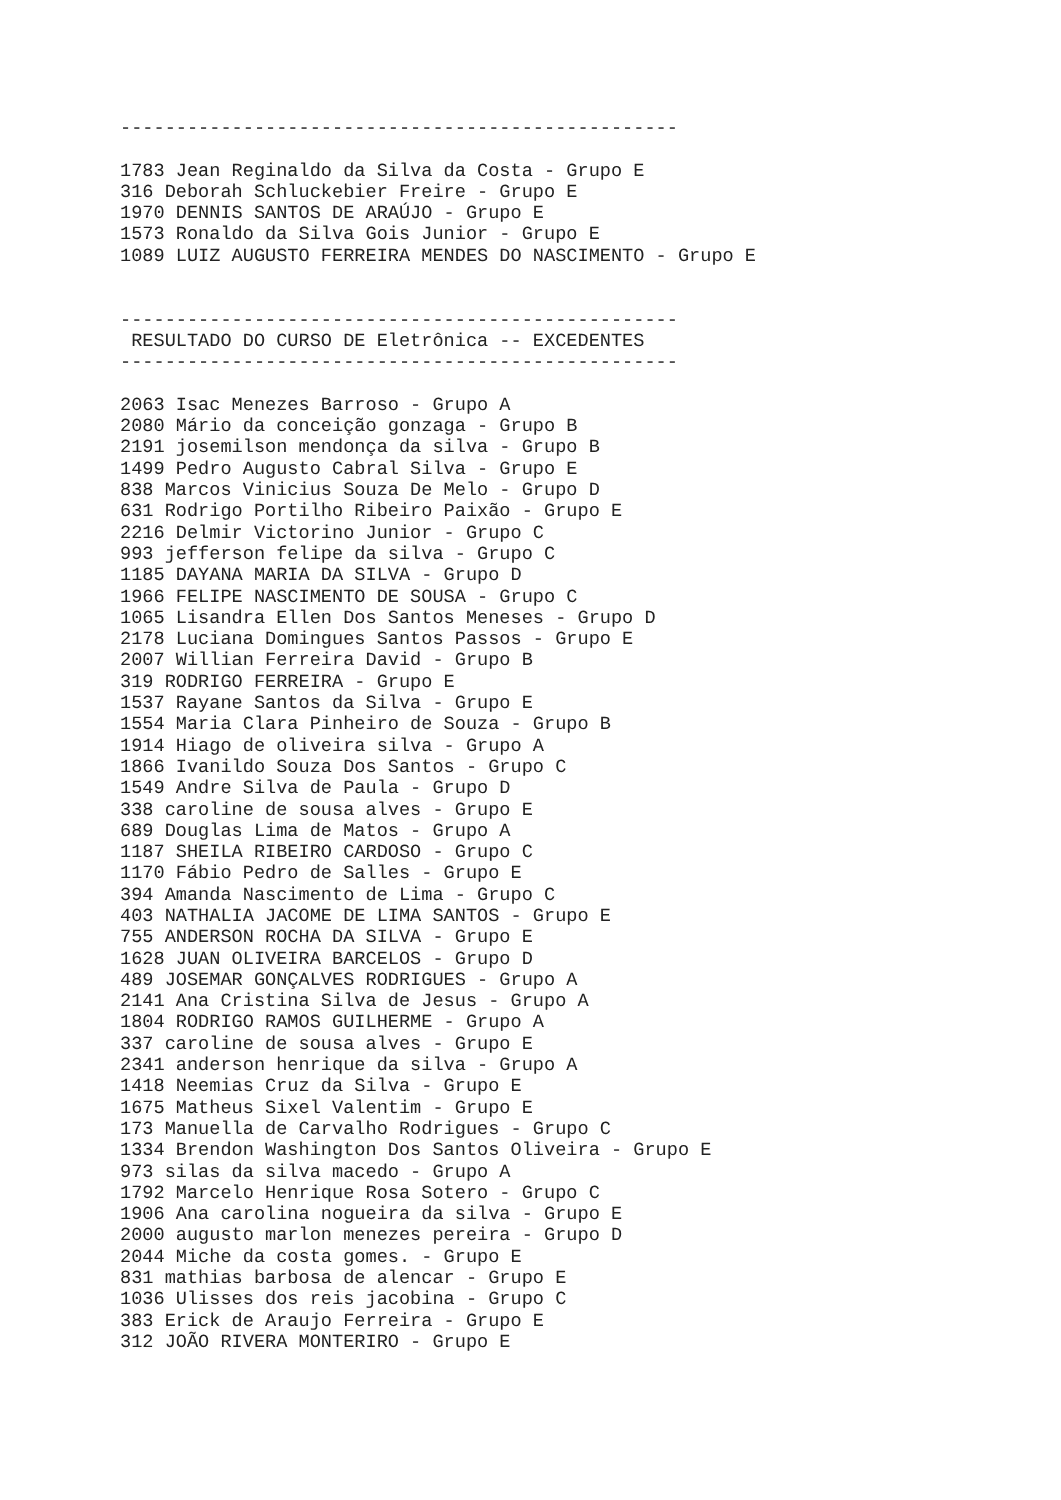--------------------------------------------------

1783 Jean Reginaldo da Silva da Costa - Grupo E
316 Deborah Schluckebier Freire - Grupo E
1970 DENNIS SANTOS DE ARAÚJO - Grupo E
1573 Ronaldo da Silva Gois Junior - Grupo E
1089 LUIZ AUGUSTO FERREIRA MENDES DO NASCIMENTO - Grupo E


--------------------------------------------------
 RESULTADO DO CURSO DE Eletrônica -- EXCEDENTES
--------------------------------------------------

2063 Isac Menezes Barroso - Grupo A
2080 Mário da conceição gonzaga - Grupo B
2191 josemilson mendonça da silva - Grupo B
1499 Pedro Augusto Cabral Silva - Grupo E
838 Marcos Vinicius Souza De Melo - Grupo D
631 Rodrigo Portilho Ribeiro Paixão - Grupo E
2216 Delmir Victorino Junior - Grupo C
993 jefferson felipe da silva - Grupo C
1185 DAYANA MARIA DA SILVA - Grupo D
1966 FELIPE NASCIMENTO DE SOUSA - Grupo C
1065 Lisandra Ellen Dos Santos Meneses - Grupo D
2178 Luciana Domingues Santos Passos - Grupo E
2007 Willian Ferreira David - Grupo B
319 RODRIGO FERREIRA - Grupo E
1537 Rayane Santos da Silva - Grupo E
1554 Maria Clara Pinheiro de Souza - Grupo B
1914 Hiago de oliveira silva - Grupo A
1866 Ivanildo Souza Dos Santos - Grupo C
1549 Andre Silva de Paula - Grupo D
338 caroline de sousa alves - Grupo E
689 Douglas Lima de Matos - Grupo A
1187 SHEILA RIBEIRO CARDOSO - Grupo C
1170 Fábio Pedro de Salles - Grupo E
394 Amanda Nascimento de Lima - Grupo C
403 NATHALIA JACOME DE LIMA SANTOS - Grupo E
755 ANDERSON ROCHA DA SILVA - Grupo E
1628 JUAN OLIVEIRA BARCELOS - Grupo D
489 JOSEMAR GONÇALVES RODRIGUES - Grupo A
2141 Ana Cristina Silva de Jesus - Grupo A
1804 RODRIGO RAMOS GUILHERME - Grupo A
337 caroline de sousa alves - Grupo E
2341 anderson henrique da silva - Grupo A
1418 Neemias Cruz da Silva - Grupo E
1675 Matheus Sixel Valentim - Grupo E
173 Manuella de Carvalho Rodrigues - Grupo C
1334 Brendon Washington Dos Santos Oliveira - Grupo E
973 silas da silva macedo - Grupo A
1792 Marcelo Henrique Rosa Sotero - Grupo C
1906 Ana carolina nogueira da silva - Grupo E
2000 augusto marlon menezes pereira - Grupo D
2044 Miche da costa gomes. - Grupo E
831 mathias barbosa de alencar - Grupo E
1036 Ulisses dos reis jacobina - Grupo C
383 Erick de Araujo Ferreira - Grupo E
312 JOÃO RIVERA MONTERIRO - Grupo E